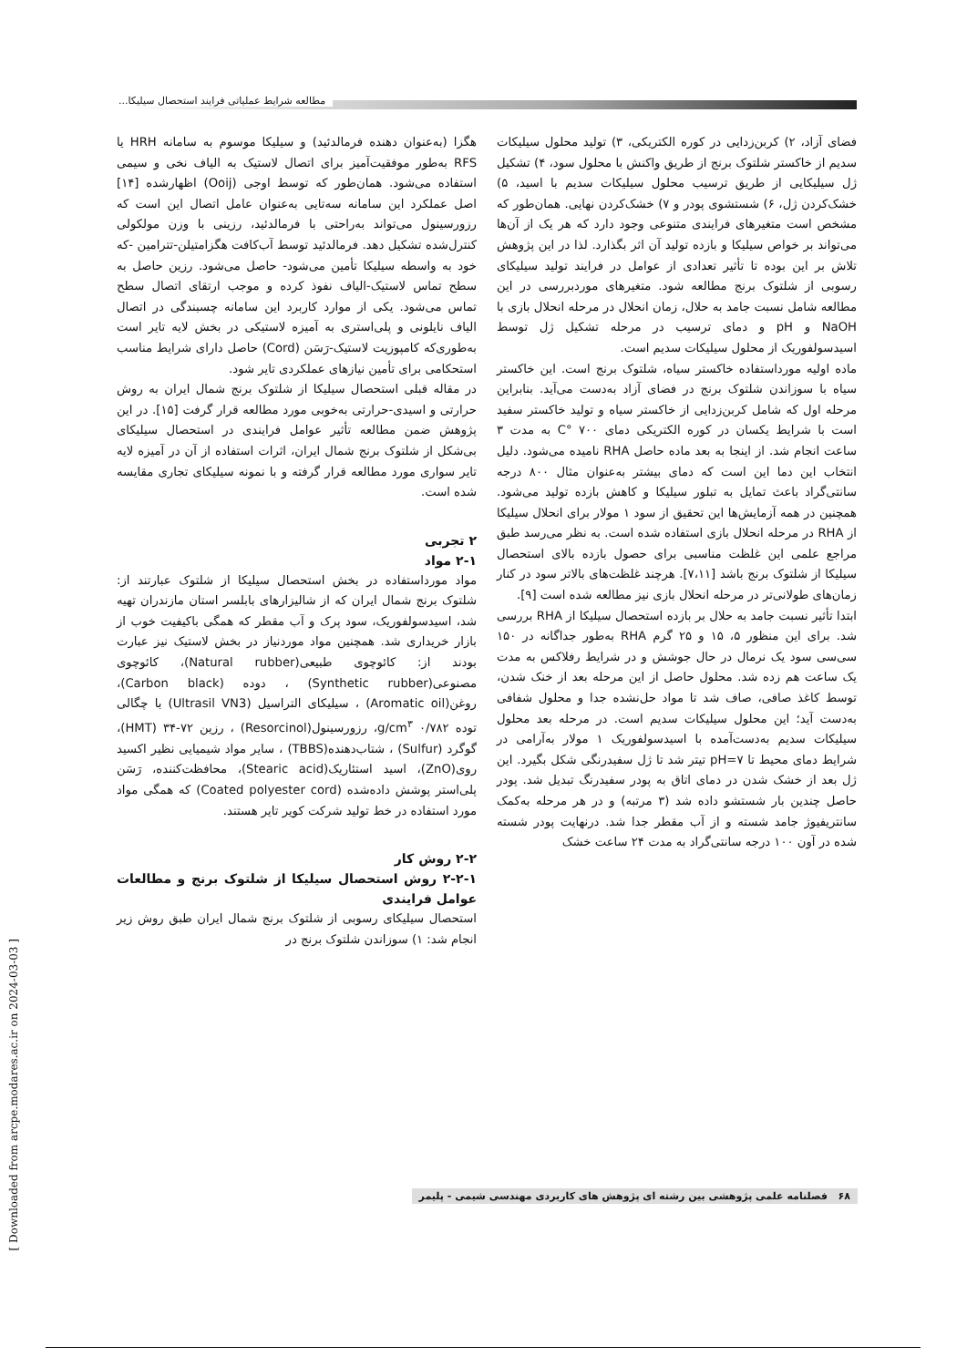مطالعه شرایط عملیاتی فرایند استحصال سیلیکا...
هگزا (به‌عنوان دهنده فرمالدئید) و سیلیکا موسوم به سامانه HRH یا RFS به‌طور موفقیت‌آمیز برای اتصال لاستیک به الیاف نخی و سیمی استفاده می‌شود. همان‌طور که توسط اوجی (Ooij) اظهارشده [۱۴] اصل عملکرد این سامانه سه‌تایی به‌عنوان عامل اتصال این است که رزورسینول می‌تواند به‌راحتی با فرمالدئید، رزینی با وزن مولکولی کنترل‌شده تشکیل دهد. فرمالدئید توسط آب‌کافت هگزامتیلن-تترامین -که خود به واسطه سیلیکا تأمین می‌شود- حاصل می‌شود. رزین حاصل به سطح تماس لاستیک-الیاف نفوذ کرده و موجب ارتقای اتصال سطح تماس می‌شود. یکی از موارد کاربرد این سامانه چسبندگی در اتصال الیاف نایلونی و پلی‌استری به آمیزه لاستیکی در بخش لایه تایر است به‌طوری‌که کامپوزیت لاستیک-رَسَن (Cord) حاصل دارای شرایط مناسب استحکامی برای تأمین نیازهای عملکردی تایر شود.
در مقاله قبلی استحصال سیلیکا از شلتوک برنج شمال ایران به روش حرارتی و اسیدی-حرارتی به‌خوبی مورد مطالعه قرار گرفت [۱۵]. در این پژوهش ضمن مطالعه تأثیر عوامل فرایندی در استحصال سیلیکای بی‌شکل از شلتوک برنج شمال ایران، اثرات استفاده از آن در آمیزه لایه تایر سواری مورد مطالعه قرار گرفته و با نمونه سیلیکای تجاری مقایسه شده است.
۲ تجربی
۲-۱ مواد
مواد مورداستفاده در بخش استحصال سیلیکا از شلتوک عبارتند از: شلتوک برنج شمال ایران که از شالیزارهای بابلسر استان مازندران تهیه شد، اسیدسولفوریک، سود پرک و آب مقطر که همگی باکیفیت خوب از بازار خریداری شد. همچنین مواد موردنیاز در بخش لاستیک نیز عبارت بودند از: کائوچوی طبیعی(Natural rubber)، کائوچوی مصنوعی(Synthetic rubber) ، دوده (Carbon black)، روغن(Aromatic oil) ، سیلیکای التراسیل (Ultrasil VN3) با چگالی توده ۰/۷۸۲ g/cm<sup>۳</sup>، رزورسینول(Resorcinol) ، رزین ۷۲-۳۴ (HMT)، گوگرد (Sulfur) ، شتاب‌دهنده(TBBS) ، سایر مواد شیمیایی نظیر اکسید روی(ZnO)، اسید استئاریک(Stearic acid)، محافظت‌کننده، رَسَن پلی‌استر پوشش داده‌شده (Coated polyester cord) که همگی مواد مورد استفاده در خط تولید شرکت کویر تایر هستند.
۲-۲ روش کار
۲-۲-۱ روش استحصال سیلیکا از شلتوک برنج و مطالعات عوامل فرایندی
استحصال سیلیکای رسوبی از شلتوک برنج شمال ایران طبق روش زیر انجام شد: ۱) سوزاندن شلتوک برنج در
فضای آزاد، ۲) کربن‌زدایی در کوره الکتریکی، ۳) تولید محلول سیلیکات سدیم از خاکستر شلتوک برنج از طریق واکنش با محلول سود، ۴) تشکیل ژل سیلیکایی از طریق ترسیب محلول سیلیکات سدیم با اسید، ۵) خشک‌کردن ژل، ۶) شستشوی پودر و ۷) خشک‌کردن نهایی. همان‌طور که مشخص است متغیرهای فرایندی متنوعی وجود دارد که هر یک از آن‌ها می‌تواند بر خواص سیلیکا و بازده تولید آن اثر بگذارد. لذا در این پژوهش تلاش بر این بوده تا تأثیر تعدادی از عوامل در فرایند تولید سیلیکای رسوبی از شلتوک برنج مطالعه شود. متغیرهای موردبررسی در این مطالعه شامل نسبت جامد به حلال، زمان انحلال در مرحله انحلال بازی با NaOH و pH و دمای ترسیب در مرحله تشکیل ژل توسط اسیدسولفوریک از محلول سیلیکات سدیم است.
ماده اولیه مورداستفاده خاکستر سیاه، شلتوک برنج است. این خاکستر سیاه با سوزاندن شلتوک برنج در فضای آزاد به‌دست می‌آید. بنابراین مرحله اول که شامل کربن‌زدایی از خاکستر سیاه و تولید خاکستر سفید است با شرایط یکسان در کوره الکتریکی دمای ۷۰۰ °C به مدت ۳ ساعت انجام شد. از اینجا به بعد ماده حاصل RHA نامیده می‌شود. دلیل انتخاب این دما این است که دمای بیشتر به‌عنوان مثال ۸۰۰ درجه سانتی‌گراد باعث تمایل به تبلور سیلیکا و کاهش بازده تولید می‌شود. همچنین در همه آزمایش‌ها این تحقیق از سود ۱ مولار برای انحلال سیلیکا از RHA در مرحله انحلال بازی استفاده شده است. به نظر می‌رسد طبق مراجع علمی این غلظت مناسبی برای حصول بازده بالای استحصال سیلیکا از شلتوک برنج باشد [۷،۱۱]. هرچند غلظت‌های بالاتر سود در کنار زمان‌های طولانی‌تر در مرحله انحلال بازی نیز مطالعه شده است [۹].
ابتدا تأثیر نسبت جامد به حلال بر بازده استحصال سیلیکا از RHA بررسی شد. برای این منظور ۵، ۱۵ و ۲۵ گرم RHA به‌طور جداگانه در ۱۵۰ سی‌سی سود یک نرمال در حال جوشش و در شرایط رفلاکس به مدت یک ساعت هم زده شد. محلول حاصل از این مرحله بعد از خنک شدن، توسط کاغذ صافی، صاف شد تا مواد حل‌نشده جدا و محلول شفافی به‌دست آید؛ این محلول سیلیکات سدیم است. در مرحله بعد محلول سیلیکات سدیم به‌دست‌آمده با اسیدسولفوریک ۱ مولار به‌آرامی در شرایط دمای محیط تا pH=۷ تیتر شد تا ژل سفیدرنگی شکل بگیرد. این ژل بعد از خشک شدن در دمای اتاق به پودر سفیدرنگ تبدیل شد. پودر حاصل چندین بار شستشو داده شد (۳ مرتبه) و در هر مرحله به‌کمک سانتریفیوژ جامد شسته و از آب مقطر جدا شد. درنهایت پودر شسته شده در آون ۱۰۰ درجه سانتی‌گراد به مدت ۲۴ ساعت خشک
[ Downloaded from arcpe.modares.ac.ir on 2024-03-03 ]
۶۸ فصلنامه علمی پژوهشی بین رشته ای پژوهش های کاربردی مهندسی شیمی - پلیمر